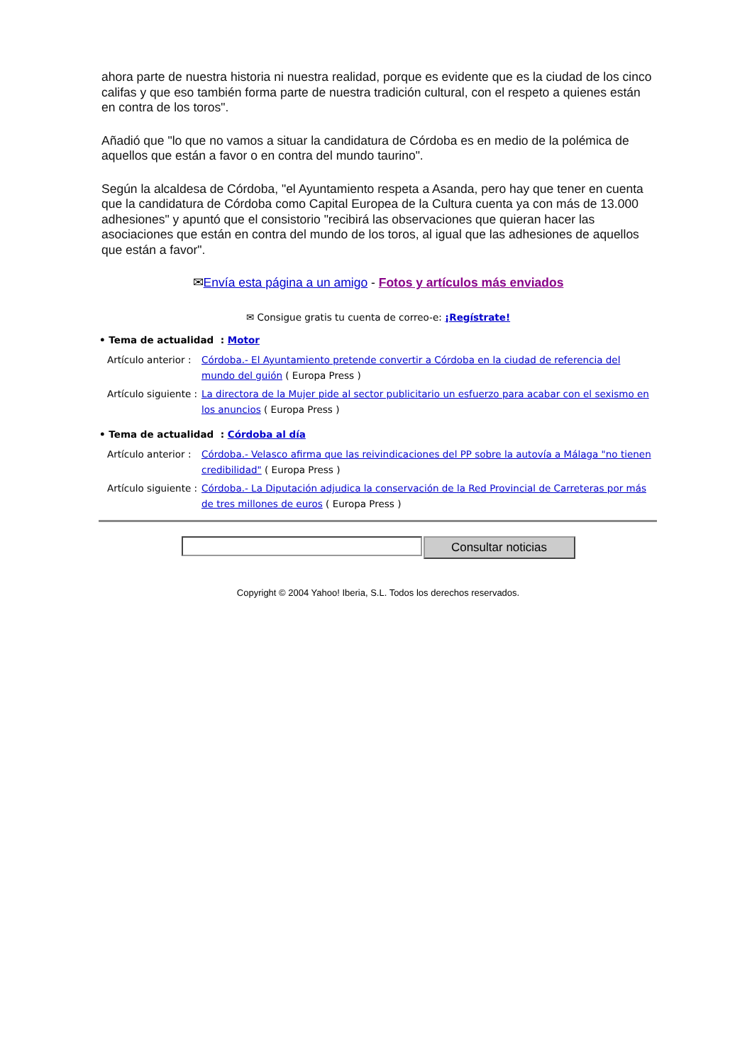ahora parte de nuestra historia ni nuestra realidad, porque es evidente que es la ciudad de los cinco califas y que eso también forma parte de nuestra tradición cultural, con el respeto a quienes están en contra de los toros".
Añadió que "lo que no vamos a situar la candidatura de Córdoba es en medio de la polémica de aquellos que están a favor o en contra del mundo taurino".
Según la alcaldesa de Córdoba, "el Ayuntamiento respeta a Asanda, pero hay que tener en cuenta que la candidatura de Córdoba como Capital Europea de la Cultura cuenta ya con más de 13.000 adhesiones" y apuntó que el consistorio "recibirá las observaciones que quieran hacer las asociaciones que están en contra del mundo de los toros, al igual que las adhesiones de aquellos que están a favor".
✉Envía esta página a un amigo - Fotos y artículos más enviados
✉ Consigue gratis tu cuenta de correo-e: ¡Regístrate!
• Tema de actualidad : Motor
Artículo anterior : Córdoba.- El Ayuntamiento pretende convertir a Córdoba en la ciudad de referencia del mundo del guión ( Europa Press )
Artículo siguiente : La directora de la Mujer pide al sector publicitario un esfuerzo para acabar con el sexismo en los anuncios ( Europa Press )
• Tema de actualidad : Córdoba al día
Artículo anterior : Córdoba.- Velasco afirma que las reivindicaciones del PP sobre la autovía a Málaga "no tienen credibilidad" ( Europa Press )
Artículo siguiente : Córdoba.- La Diputación adjudica la conservación de la Red Provincial de Carreteras por más de tres millones de euros ( Europa Press )
Consultar noticias
Copyright © 2004 Yahoo! Iberia, S.L. Todos los derechos reservados.